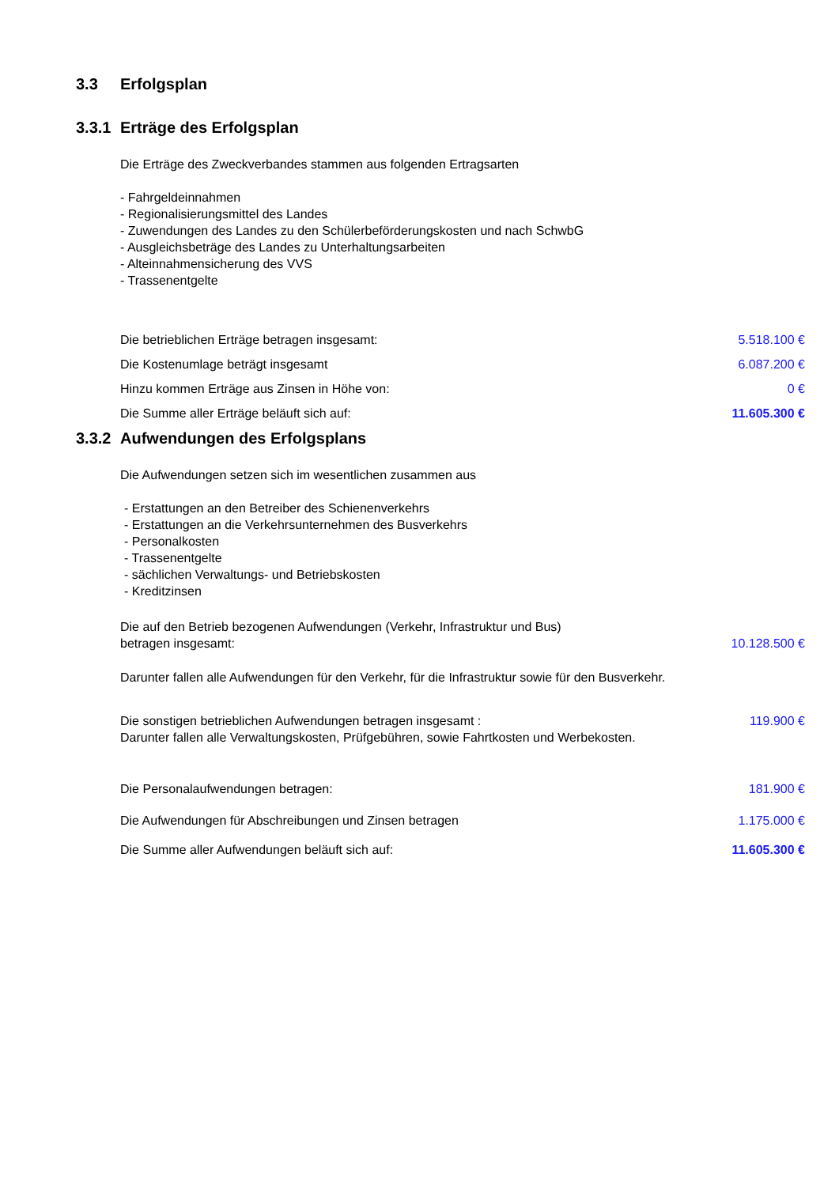3.3 Erfolgsplan
3.3.1 Erträge des Erfolgsplan
Die Erträge des Zweckverbandes stammen aus folgenden Ertragsarten
- Fahrgeldeinnahmen
- Regionalisierungsmittel des Landes
- Zuwendungen des Landes zu den Schülerbeförderungskosten und nach SchwbG
- Ausgleichsbeträge des Landes zu Unterhaltungsarbeiten
- Alteinnahmensicherung des VVS
- Trassenentgelte
| Die betrieblichen Erträge betragen insgesamt: | 5.518.100 € |
| Die Kostenumlage beträgt insgesamt | 6.087.200 € |
| Hinzu kommen Erträge aus Zinsen in Höhe von: | 0 € |
| Die Summe aller Erträge beläuft sich auf: | 11.605.300 € |
3.3.2 Aufwendungen des Erfolgsplans
Die Aufwendungen setzen sich im wesentlichen zusammen aus
- Erstattungen an den Betreiber des Schienenverkehrs
- Erstattungen an die Verkehrsunternehmen des Busverkehrs
- Personalkosten
- Trassenentgelte
- sächlichen Verwaltungs- und Betriebskosten
- Kreditzinsen
| Die auf den Betrieb bezogenen Aufwendungen (Verkehr, Infrastruktur und Bus) betragen insgesamt: | 10.128.500 € |
| Darunter fallen alle Aufwendungen für den Verkehr, für die Infrastruktur sowie für den Busverkehr. | |
| Die sonstigen betrieblichen Aufwendungen betragen insgesamt : Darunter fallen alle Verwaltungskosten, Prüfgebühren, sowie Fahrtkosten und Werbekosten. | 119.900 € |
| Die Personalaufwendungen betragen: | 181.900 € |
| Die Aufwendungen für Abschreibungen und Zinsen betragen | 1.175.000 € |
| Die Summe aller Aufwendungen beläuft sich auf: | 11.605.300 € |